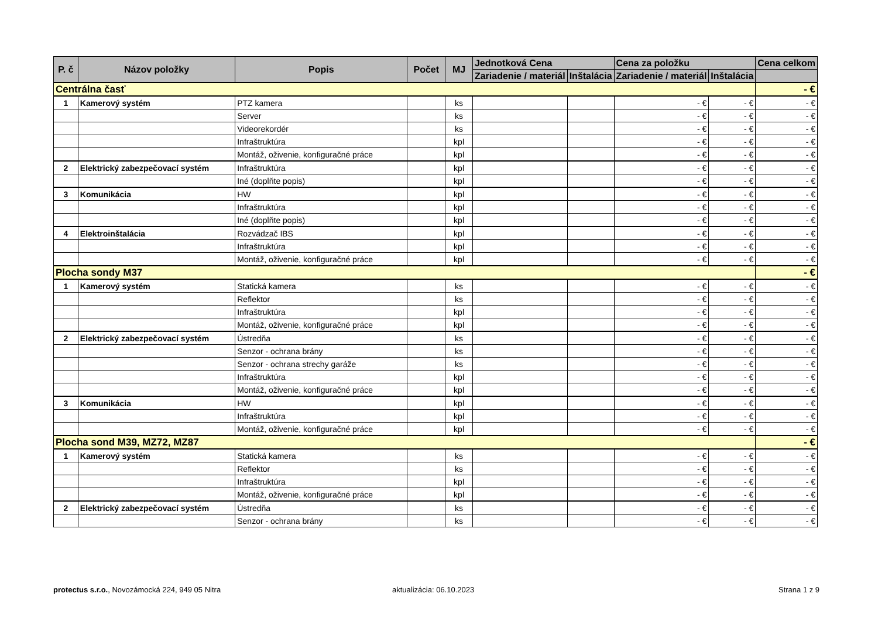| P. č | Názov položky | Popis | Počet | MJ | Jednotková Cena | | Cena za položku | | Cena celkom |
| --- | --- | --- | --- | --- | --- | --- | --- | --- | --- |
| | | | | | Zariadenie / materiál | Inštalácia | Zariadenie / materiál | Inštalácia | |
| Centrálna časť | | | | | | | | | - € |
| 1 | Kamerový systém | PTZ kamera | | ks | | | - € | - € | - € |
| | | Server | | ks | | | - € | - € | - € |
| | | Videorekordér | | ks | | | - € | - € | - € |
| | | Infraštruktúra | | kpl | | | - € | - € | - € |
| | | Montáž, oživenie, konfiguračné práce | | kpl | | | - € | - € | - € |
| 2 | Elektrický zabezpečovací systém | Infraštruktúra | | kpl | | | - € | - € | - € |
| | | Iné (doplňte popis) | | kpl | | | - € | - € | - € |
| 3 | Komunikácia | HW | | kpl | | | - € | - € | - € |
| | | Infraštruktúra | | kpl | | | - € | - € | - € |
| | | Iné (doplňte popis) | | kpl | | | - € | - € | - € |
| 4 | Elektroinštalácia | Rozvádzač IBS | | kpl | | | - € | - € | - € |
| | | Infraštruktúra | | kpl | | | - € | - € | - € |
| | | Montáž, oživenie, konfiguračné práce | | kpl | | | - € | - € | - € |
| Plocha sondy M37 | | | | | | | | | - € |
| 1 | Kamerový systém | Statická kamera | | ks | | | - € | - € | - € |
| | | Reflektor | | ks | | | - € | - € | - € |
| | | Infraštruktúra | | kpl | | | - € | - € | - € |
| | | Montáž, oživenie, konfiguračné práce | | kpl | | | - € | - € | - € |
| 2 | Elektrický zabezpečovací systém | Ústredňa | | ks | | | - € | - € | - € |
| | | Senzor - ochrana brány | | ks | | | - € | - € | - € |
| | | Senzor - ochrana strechy garáže | | ks | | | - € | - € | - € |
| | | Infraštruktúra | | kpl | | | - € | - € | - € |
| | | Montáž, oživenie, konfiguračné práce | | kpl | | | - € | - € | - € |
| 3 | Komunikácia | HW | | kpl | | | - € | - € | - € |
| | | Infraštruktúra | | kpl | | | - € | - € | - € |
| | | Montáž, oživenie, konfiguračné práce | | kpl | | | - € | - € | - € |
| Plocha sond M39, MZ72, MZ87 | | | | | | | | | - € |
| 1 | Kamerový systém | Statická kamera | | ks | | | - € | - € | - € |
| | | Reflektor | | ks | | | - € | - € | - € |
| | | Infraštruktúra | | kpl | | | - € | - € | - € |
| | | Montáž, oživenie, konfiguračné práce | | kpl | | | - € | - € | - € |
| 2 | Elektrický zabezpečovací systém | Ústredňa | | ks | | | - € | - € | - € |
| | | Senzor - ochrana brány | | ks | | | - € | - € | - € |
protectus s.r.o., Novozámocká 224, 949 05 Nitra
aktualizácia: 06.10.2023 Strana 1 z 9